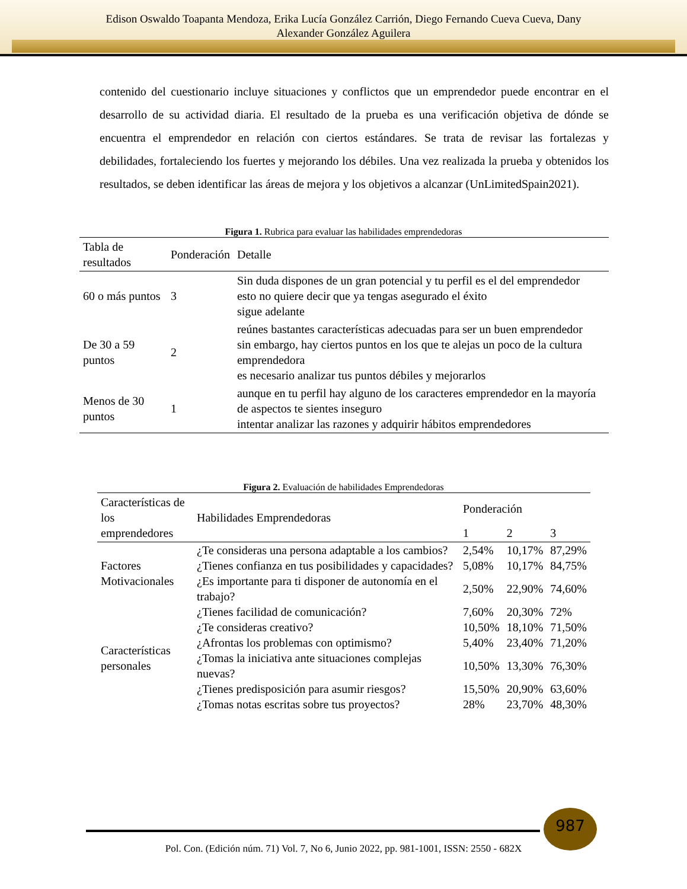Edison Oswaldo Toapanta Mendoza, Erika Lucía González Carrión, Diego Fernando Cueva Cueva, Dany
Alexander González Aguilera
contenido del cuestionario incluye situaciones y conflictos que un emprendedor puede encontrar en el desarrollo de su actividad diaria. El resultado de la prueba es una verificación objetiva de dónde se encuentra el emprendedor en relación con ciertos estándares. Se trata de revisar las fortalezas y debilidades, fortaleciendo los fuertes y mejorando los débiles. Una vez realizada la prueba y obtenidos los resultados, se deben identificar las áreas de mejora y los objetivos a alcanzar (UnLimitedSpain2021).
Figura 1. Rubrica para evaluar las habilidades emprendedoras
| Tabla de resultados | Ponderación | Detalle |
| --- | --- | --- |
| 60 o más puntos | 3 | Sin duda dispones de un gran potencial y tu perfil es el del emprendedor esto no quiere decir que ya tengas asegurado el éxito sigue adelante |
| De 30 a 59 puntos | 2 | reúnes bastantes características adecuadas para ser un buen emprendedor sin embargo, hay ciertos puntos en los que te alejas un poco de la cultura emprendedora es necesario analizar tus puntos débiles y mejorarlos |
| Menos de 30 puntos | 1 | aunque en tu perfil hay alguno de los caracteres emprendedor en la mayoría de aspectos te sientes inseguro intentar analizar las razones y adquirir hábitos emprendedores |
Figura 2. Evaluación de habilidades Emprendedoras
| Características de los emprendedores | Habilidades Emprendedoras | Ponderación | | |
| --- | --- | --- | --- | --- |
| | | 1 | 2 | 3 |
| Factores Motivacionales | ¿Te consideras una persona adaptable a los cambios? | 2,54% | 10,17% | 87,29% |
| | ¿Tienes confianza en tus posibilidades y capacidades? | 5,08% | 10,17% | 84,75% |
| | ¿Es importante para ti disponer de autonomía en el trabajo? | 2,50% | 22,90% | 74,60% |
| Características personales | ¿Tienes facilidad de comunicación? | 7,60% | 20,30% | 72% |
| | ¿Te consideras creativo? | 10,50% | 18,10% | 71,50% |
| | ¿Afrontas los problemas con optimismo? | 5,40% | 23,40% | 71,20% |
| | ¿Tomas la iniciativa ante situaciones complejas nuevas? | 10,50% | 13,30% | 76,30% |
| | ¿Tienes predisposición para asumir riesgos? | 15,50% | 20,90% | 63,60% |
| | ¿Tomas notas escritas sobre tus proyectos? | 28% | 23,70% | 48,30% |
987
Pol. Con. (Edición núm. 71) Vol. 7, No 6, Junio 2022, pp. 981-1001, ISSN: 2550 - 682X